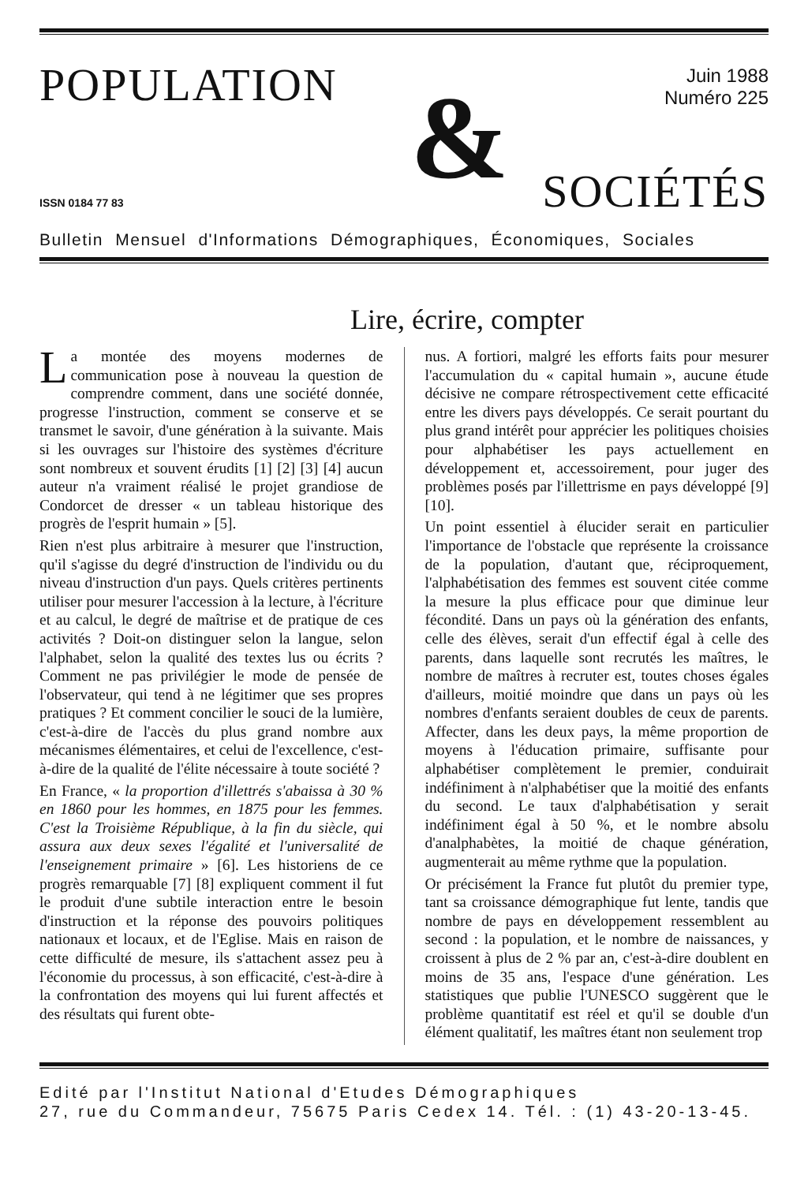POPULATION
&
Juin 1988
Numéro 225
ISSN 0184 77 83 SOCIÉTÉS
Bulletin Mensuel d'Informations Démographiques, Économiques, Sociales
Lire, écrire, compter
La montée des moyens modernes de communication pose à nouveau la question de comprendre comment, dans une société donnée, progresse l'instruction, comment se conserve et se transmet le savoir, d'une génération à la suivante. Mais si les ouvrages sur l'histoire des systèmes d'écriture sont nombreux et souvent érudits [1] [2] [3] [4] aucun auteur n'a vraiment réalisé le projet grandiose de Condorcet de dresser « un tableau historique des progrès de l'esprit humain » [5].
Rien n'est plus arbitraire à mesurer que l'instruction, qu'il s'agisse du degré d'instruction de l'individu ou du niveau d'instruction d'un pays. Quels critères pertinents utiliser pour mesurer l'accession à la lecture, à l'écriture et au calcul, le degré de maîtrise et de pratique de ces activités ? Doit-on distinguer selon la langue, selon l'alphabet, selon la qualité des textes lus ou écrits ? Comment ne pas privilégier le mode de pensée de l'observateur, qui tend à ne légitimer que ses propres pratiques ? Et comment concilier le souci de la lumière, c'est-à-dire de l'accès du plus grand nombre aux mécanismes élémentaires, et celui de l'excellence, c'est-à-dire de la qualité de l'élite nécessaire à toute société ?
En France, « la proportion d'illettrés s'abaissa à 30 % en 1860 pour les hommes, en 1875 pour les femmes. C'est la Troisième République, à la fin du siècle, qui assura aux deux sexes l'égalité et l'universalité de l'enseignement primaire » [6]. Les historiens de ce progrès remarquable [7] [8] expliquent comment il fut le produit d'une subtile interaction entre le besoin d'instruction et la réponse des pouvoirs politiques nationaux et locaux, et de l'Eglise. Mais en raison de cette difficulté de mesure, ils s'attachent assez peu à l'économie du processus, à son efficacité, c'est-à-dire à la confrontation des moyens qui lui furent affectés et des résultats qui furent obte-
nus. A fortiori, malgré les efforts faits pour mesurer l'accumulation du « capital humain », aucune étude décisive ne compare rétrospectivement cette efficacité entre les divers pays développés. Ce serait pourtant du plus grand intérêt pour apprécier les politiques choisies pour alphabétiser les pays actuellement en développement et, accessoirement, pour juger des problèmes posés par l'illettrisme en pays développé [9] [10].
Un point essentiel à élucider serait en particulier l'importance de l'obstacle que représente la croissance de la population, d'autant que, réciproquement, l'alphabétisation des femmes est souvent citée comme la mesure la plus efficace pour que diminue leur fécondité. Dans un pays où la génération des enfants, celle des élèves, serait d'un effectif égal à celle des parents, dans laquelle sont recrutés les maîtres, le nombre de maîtres à recruter est, toutes choses égales d'ailleurs, moitié moindre que dans un pays où les nombres d'enfants seraient doubles de ceux de parents. Affecter, dans les deux pays, la même proportion de moyens à l'éducation primaire, suffisante pour alphabétiser complètement le premier, conduirait indéfiniment à n'alphabétiser que la moitié des enfants du second. Le taux d'alphabétisation y serait indéfiniment égal à 50 %, et le nombre absolu d'analphabètes, la moitié de chaque génération, augmenterait au même rythme que la population.
Or précisément la France fut plutôt du premier type, tant sa croissance démographique fut lente, tandis que nombre de pays en développement ressemblent au second : la population, et le nombre de naissances, y croissent à plus de 2 % par an, c'est-à-dire doublent en moins de 35 ans, l'espace d'une génération. Les statistiques que publie l'UNESCO suggèrent que le problème quantitatif est réel et qu'il se double d'un élément qualitatif, les maîtres étant non seulement trop
Edité par l'Institut National d'Etudes Démographiques
27, rue du Commandeur, 75675 Paris Cedex 14. Tél. : (1) 43-20-13-45.